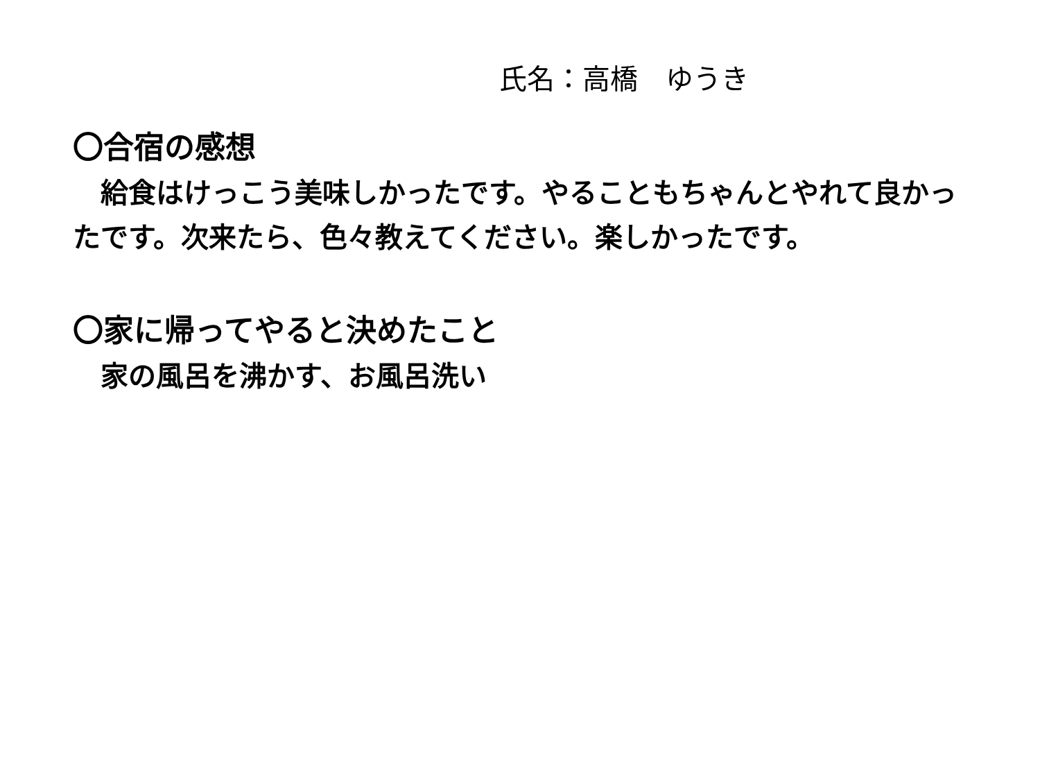氏名：高橋　ゆうき
〇合宿の感想
　給食はけっこう美味しかったです。やることもちゃんとやれて良かったです。次来たら、色々教えてください。楽しかったです。
〇家に帰ってやると決めたこと
　家の風呂を沸かす、お風呂洗い